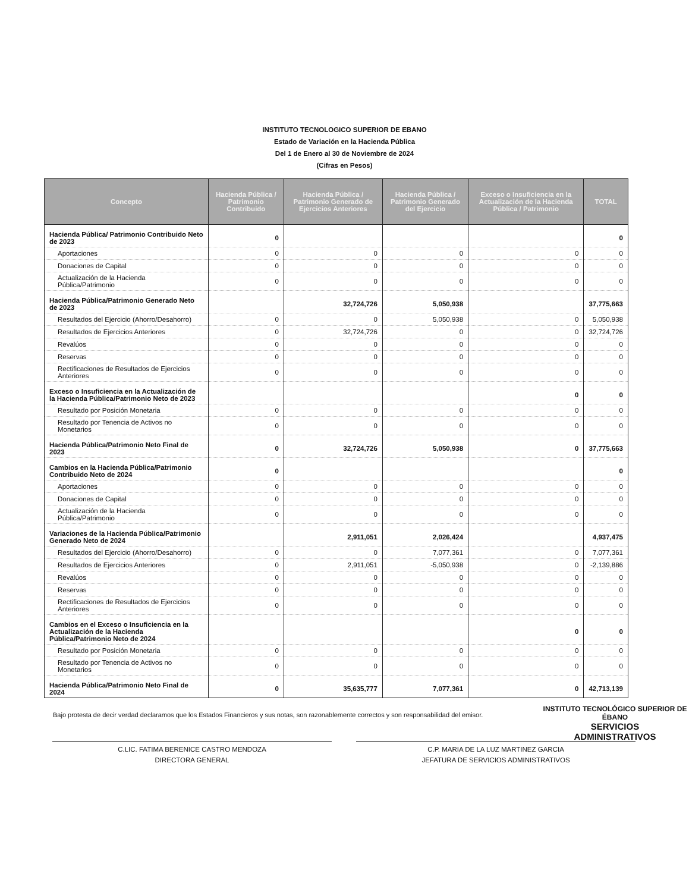INSTITUTO TECNOLOGICO SUPERIOR DE EBANO
Estado de Variación en la Hacienda Pública
Del 1 de Enero al 30 de Noviembre de 2024
(Cifras en Pesos)
| Concepto | Hacienda Pública / Patrimonio Contribuido | Hacienda Pública / Patrimonio Generado de Ejercicios Anteriores | Hacienda Pública / Patrimonio Generado del Ejercicio | Exceso o Insuficiencia en la Actualización de la Hacienda Pública / Patrimonio | TOTAL |
| --- | --- | --- | --- | --- | --- |
| Hacienda Pública/ Patrimonio Contribuido Neto de 2023 | 0 | | | | 0 |
| Aportaciones | 0 | 0 | 0 | 0 | 0 |
| Donaciones de Capital | 0 | 0 | 0 | 0 | 0 |
| Actualización de la Hacienda Pública/Patrimonio | 0 | 0 | 0 | 0 | 0 |
| Hacienda Pública/Patrimonio Generado Neto de 2023 | | 32,724,726 | 5,050,938 | | 37,775,663 |
| Resultados del Ejercicio (Ahorro/Desahorro) | 0 | 0 | 5,050,938 | 0 | 5,050,938 |
| Resultados de Ejercicios Anteriores | 0 | 32,724,726 | 0 | 0 | 32,724,726 |
| Revalúos | 0 | 0 | 0 | 0 | 0 |
| Reservas | 0 | 0 | 0 | 0 | 0 |
| Rectificaciones de Resultados de Ejercicios Anteriores | 0 | 0 | 0 | 0 | 0 |
| Exceso o Insuficiencia en la Actualización de la Hacienda Pública/Patrimonio Neto de 2023 | | | | 0 | 0 |
| Resultado por Posición Monetaria | 0 | 0 | 0 | 0 | 0 |
| Resultado por Tenencia de Activos no Monetarios | 0 | 0 | 0 | 0 | 0 |
| Hacienda Pública/Patrimonio Neto Final de 2023 | 0 | 32,724,726 | 5,050,938 | 0 | 37,775,663 |
| Cambios en la Hacienda Pública/Patrimonio Contribuido Neto de 2024 | 0 | | | | 0 |
| Aportaciones | 0 | 0 | 0 | 0 | 0 |
| Donaciones de Capital | 0 | 0 | 0 | 0 | 0 |
| Actualización de la Hacienda Pública/Patrimonio | 0 | 0 | 0 | 0 | 0 |
| Variaciones de la Hacienda Pública/Patrimonio Generado Neto de 2024 | | 2,911,051 | 2,026,424 | | 4,937,475 |
| Resultados del Ejercicio (Ahorro/Desahorro) | 0 | 0 | 7,077,361 | 0 | 7,077,361 |
| Resultados de Ejercicios Anteriores | 0 | 2,911,051 | -5,050,938 | 0 | -2,139,886 |
| Revalúos | 0 | 0 | 0 | 0 | 0 |
| Reservas | 0 | 0 | 0 | 0 | 0 |
| Rectificaciones de Resultados de Ejercicios Anteriores | 0 | 0 | 0 | 0 | 0 |
| Cambios en el Exceso o Insuficiencia en la Actualización de la Hacienda Pública/Patrimonio Neto de 2024 | | | | 0 | 0 |
| Resultado por Posición Monetaria | 0 | 0 | 0 | 0 | 0 |
| Resultado por Tenencia de Activos no Monetarios | 0 | 0 | 0 | 0 | 0 |
| Hacienda Pública/Patrimonio Neto Final de 2024 | 0 | 35,635,777 | 7,077,361 | 0 | 42,713,139 |
Bajo protesta de decir verdad declaramos que los Estados Financieros y sus notas, son razonablemente correctos y son responsabilidad del emisor.
C.LIC. FATIMA BERENICE CASTRO MENDOZA
DIRECTORA GENERAL
C.P. MARIA DE LA LUZ MARTINEZ GARCIA
JEFATURA DE SERVICIOS ADMINISTRATIVOS
INSTITUTO TECNOLÓGICO SUPERIOR DE ÉBANO
SERVICIOS
ADMINISTRATIVOS